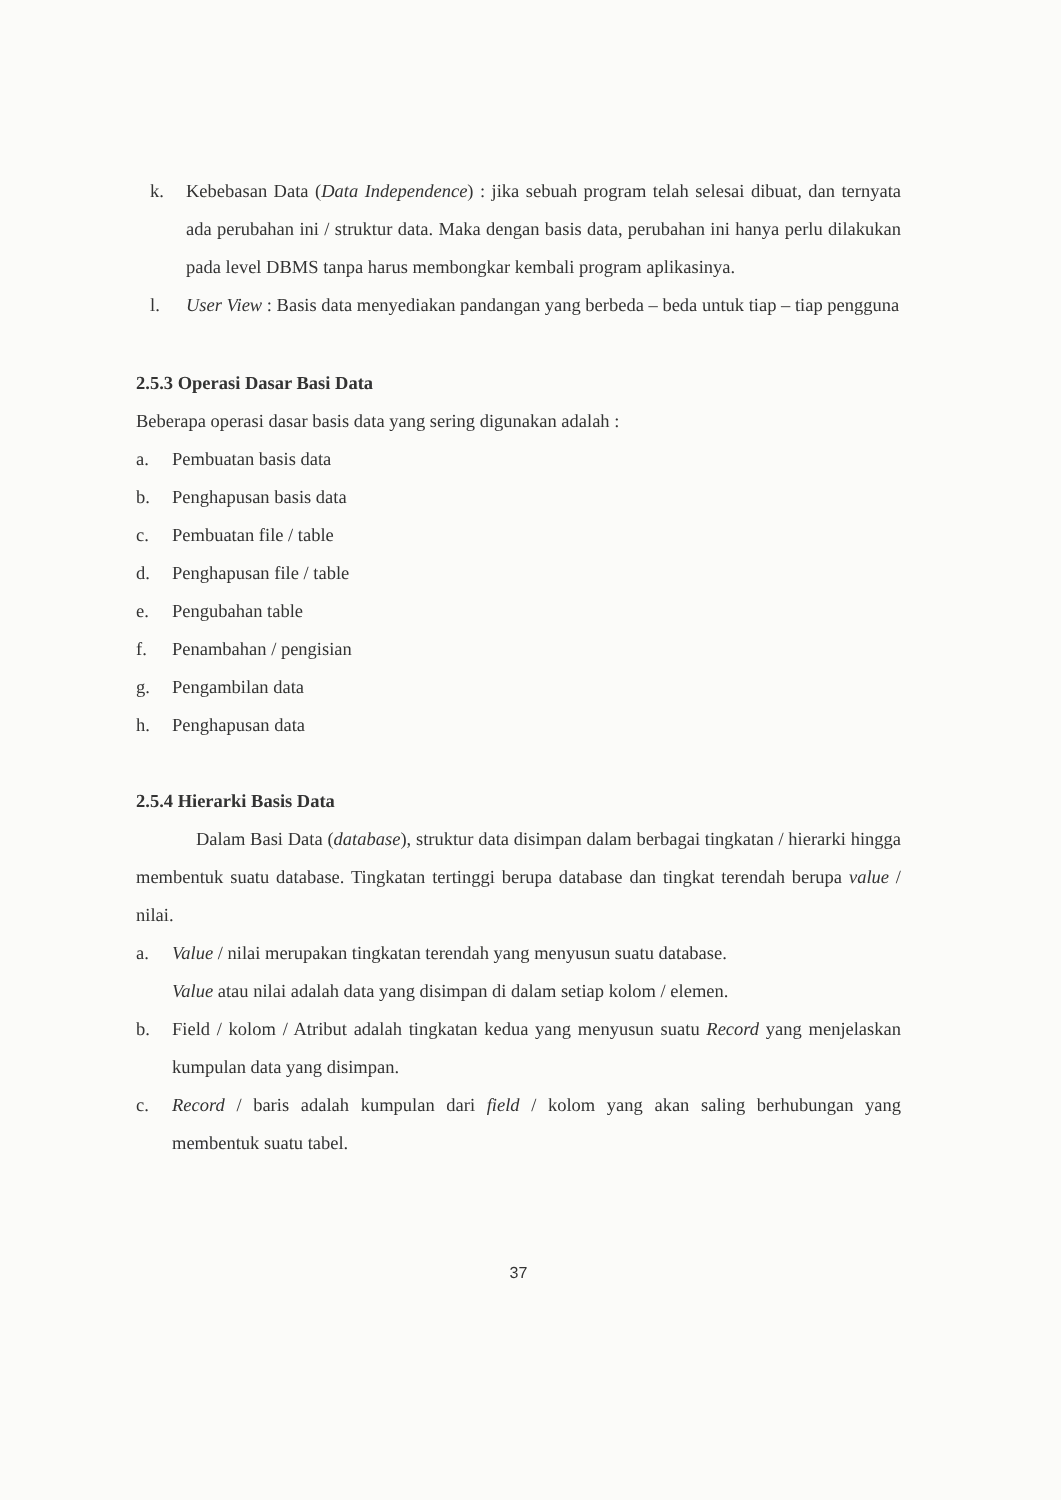k. Kebebasan Data (Data Independence) : jika sebuah program telah selesai dibuat, dan ternyata ada perubahan ini / struktur data. Maka dengan basis data, perubahan ini hanya perlu dilakukan pada level DBMS tanpa harus membongkar kembali program aplikasinya.
l. User View : Basis data menyediakan pandangan yang berbeda – beda untuk tiap – tiap pengguna
2.5.3 Operasi Dasar Basi Data
Beberapa operasi dasar basis data yang sering digunakan adalah :
a. Pembuatan basis data
b. Penghapusan basis data
c. Pembuatan file / table
d. Penghapusan file / table
e. Pengubahan table
f. Penambahan / pengisian
g. Pengambilan data
h. Penghapusan data
2.5.4 Hierarki Basis Data
Dalam Basi Data (database), struktur data disimpan dalam berbagai tingkatan / hierarki hingga membentuk suatu database. Tingkatan tertinggi berupa database dan tingkat terendah berupa value / nilai.
a. Value / nilai merupakan tingkatan terendah yang menyusun suatu database.
Value atau nilai adalah data yang disimpan di dalam setiap kolom / elemen.
b. Field / kolom / Atribut adalah tingkatan kedua yang menyusun suatu Record yang menjelaskan kumpulan data yang disimpan.
c. Record / baris adalah kumpulan dari field / kolom yang akan saling berhubungan yang membentuk suatu tabel.
37